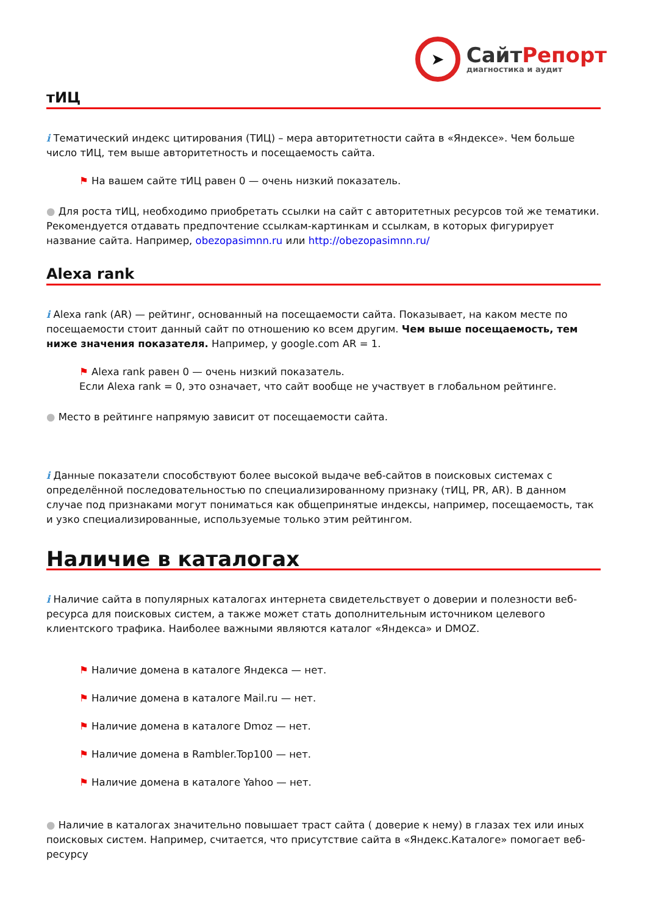➤
СайтРепорт
диагностика и аудит
тИЦ
i Тематический индекс цитирования (ТИЦ) – мера авторитетности сайта в «Яндексе». Чем больше число тИЦ, тем выше авторитетность и посещаемость сайта.
⚑ На вашем сайте тИЦ равен 0 — очень низкий показатель.
● Для роста тИЦ, необходимо приобретать ссылки на сайт с авторитетных ресурсов той же тематики. Рекомендуется отдавать предпочтение ссылкам-картинкам и ссылкам, в которых фигурирует название сайта. Например, obezopasimnn.ru или http://obezopasimnn.ru/
Alexa rank
i Alexa rank (AR) — рейтинг, основанный на посещаемости сайта. Показывает, на каком месте по посещаемости стоит данный сайт по отношению ко всем другим. Чем выше посещаемость, тем ниже значения показателя. Например, у google.com AR = 1.
⚑ Alexa rank равен 0 — очень низкий показатель.
Если Alexa rank = 0, это означает, что сайт вообще не участвует в глобальном рейтинге.
● Место в рейтинге напрямую зависит от посещаемости сайта.
i Данные показатели способствуют более высокой выдаче веб-сайтов в поисковых системах с определённой последовательностью по специализированному признаку (тИЦ, PR, AR). В данном случае под признаками могут пониматься как общепринятые индексы, например, посещаемость, так и узко специализированные, используемые только этим рейтингом.
Наличие в каталогах
i Наличие сайта в популярных каталогах интернета свидетельствует о доверии и полезности веб-ресурса для поисковых систем, а также может стать дополнительным источником целевого клиентского трафика. Наиболее важными являются каталог «Яндекса» и DMOZ.
⚑ Наличие домена в каталоге Яндекса — нет.
⚑ Наличие домена в каталоге Mail.ru — нет.
⚑ Наличие домена в каталоге Dmoz — нет.
⚑ Наличие домена в Rambler.Top100 — нет.
⚑ Наличие домена в каталоге Yahoo — нет.
● Наличие в каталогах значительно повышает траст сайта ( доверие к нему) в глазах тех или иных поисковых систем. Например, считается, что присутствие сайта в «Яндекс.Каталоге» помогает веб-ресурсу